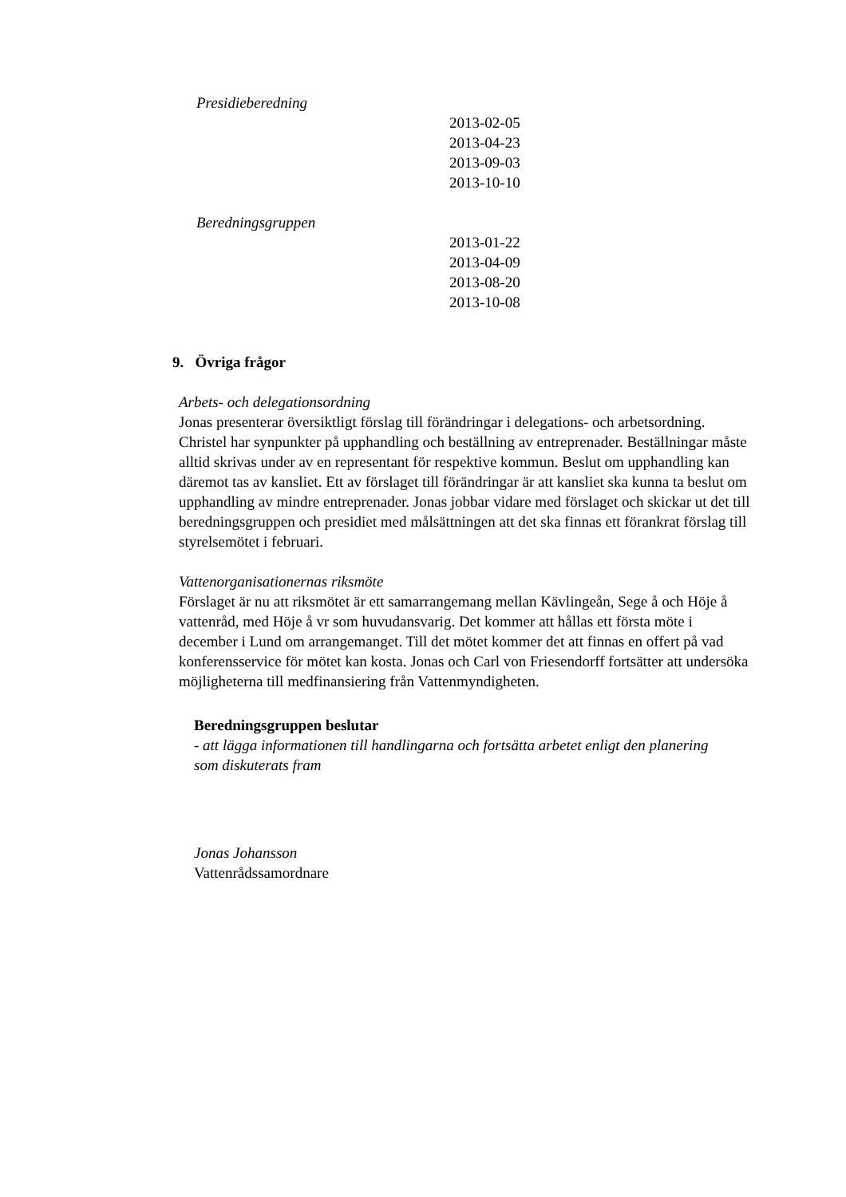Presidieberedning
2013-02-05
2013-04-23
2013-09-03
2013-10-10
Beredningsgruppen
2013-01-22
2013-04-09
2013-08-20
2013-10-08
9. Övriga frågor
Arbets- och delegationsordning
Jonas presenterar översiktligt förslag till förändringar i delegations- och arbetsordning. Christel har synpunkter på upphandling och beställning av entreprenader. Beställningar måste alltid skrivas under av en representant för respektive kommun. Beslut om upphandling kan däremot tas av kansliet. Ett av förslaget till förändringar är att kansliet ska kunna ta beslut om upphandling av mindre entreprenader. Jonas jobbar vidare med förslaget och skickar ut det till beredningsgruppen och presidiet med målsättningen att det ska finnas ett förankrat förslag till styrelsemötet i februari.
Vattenorganisationernas riksmöte
Förslaget är nu att riksmötet är ett samarrangemang mellan Kävlingeån, Sege å och Höje å vattenråd, med Höje å vr som huvudansvarig. Det kommer att hållas ett första möte i december i Lund om arrangemanget. Till det mötet kommer det att finnas en offert på vad konferensservice för mötet kan kosta. Jonas och Carl von Friesendorff fortsätter att undersöka möjligheterna till medfinansiering från Vattenmyndigheten.
Beredningsgruppen beslutar
- att lägga informationen till handlingarna och fortsätta arbetet enligt den planering som diskuterats fram
Jonas Johansson
Vattenrådssamordnare